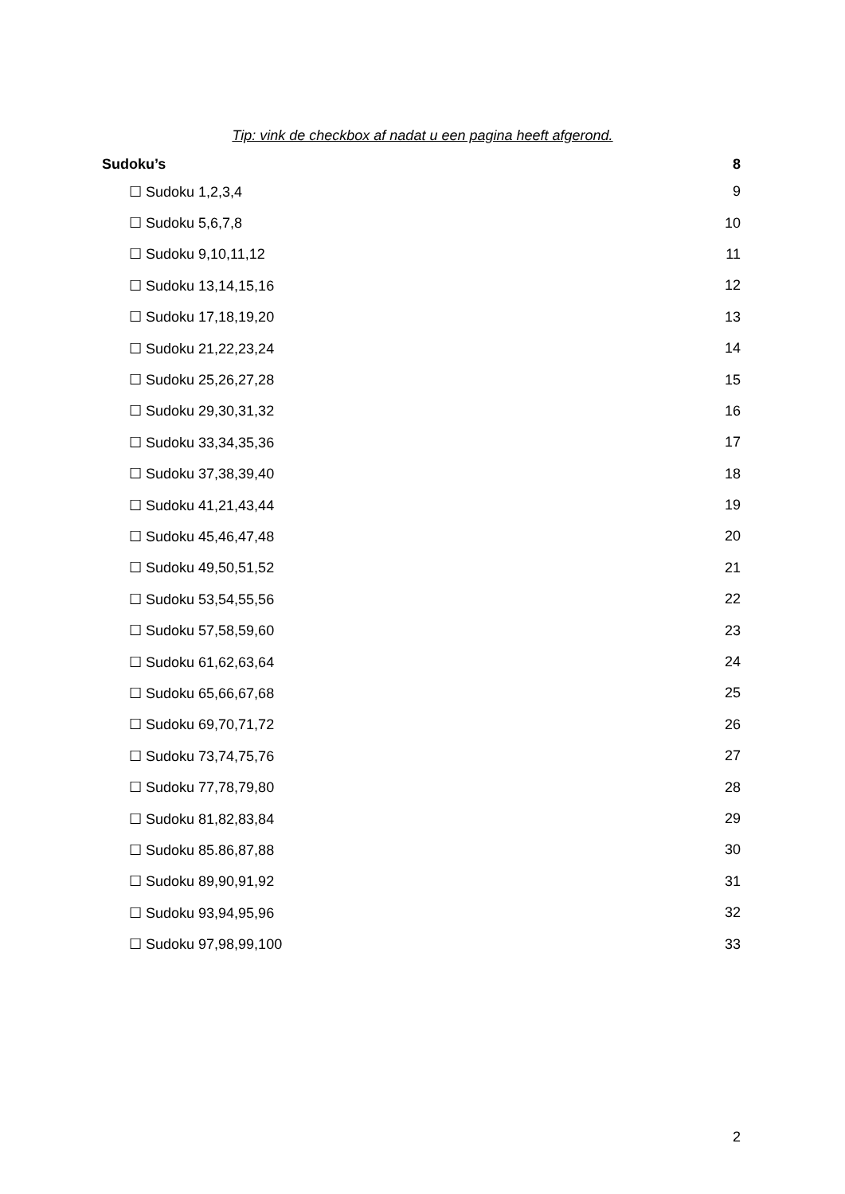Tip: vink de checkbox af nadat u een pagina heeft afgerond.
Sudoku’s 8
☐ Sudoku 1,2,3,4 9
☐ Sudoku 5,6,7,8 10
☐ Sudoku 9,10,11,12 11
☐ Sudoku 13,14,15,16 12
☐ Sudoku 17,18,19,20 13
☐ Sudoku 21,22,23,24 14
☐ Sudoku 25,26,27,28 15
☐ Sudoku 29,30,31,32 16
☐ Sudoku 33,34,35,36 17
☐ Sudoku 37,38,39,40 18
☐ Sudoku 41,21,43,44 19
☐ Sudoku 45,46,47,48 20
☐ Sudoku 49,50,51,52 21
☐ Sudoku 53,54,55,56 22
☐ Sudoku 57,58,59,60 23
☐ Sudoku 61,62,63,64 24
☐ Sudoku 65,66,67,68 25
☐ Sudoku 69,70,71,72 26
☐ Sudoku 73,74,75,76 27
☐ Sudoku 77,78,79,80 28
☐ Sudoku 81,82,83,84 29
☐ Sudoku 85.86,87,88 30
☐ Sudoku 89,90,91,92 31
☐ Sudoku 93,94,95,96 32
☐ Sudoku 97,98,99,100 33
2